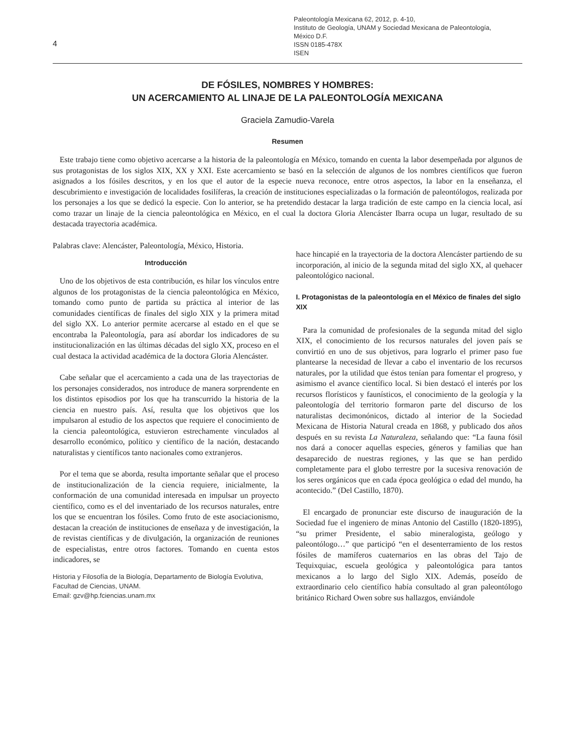4
Paleontología Mexicana 62, 2012, p. 4-10,
Instituto de Geología, UNAM y Sociedad Mexicana de Paleontología,
México D.F.
ISSN 0185-478X
ISEN
DE FÓSILES, NOMBRES Y HOMBRES:
UN ACERCAMIENTO AL LINAJE DE LA PALEONTOLOGÍA MEXICANA
Graciela Zamudio-Varela
Resumen
Este trabajo tiene como objetivo acercarse a la historia de la paleontología en México, tomando en cuenta la labor desempeñada por algunos de sus protagonistas de los siglos XIX, XX y XXI. Este acercamiento se basó en la selección de algunos de los nombres científicos que fueron asignados a los fósiles descritos, y en los que el autor de la especie nueva reconoce, entre otros aspectos, la labor en la enseñanza, el descubrimiento e investigación de localidades fosilíferas, la creación de instituciones especializadas o la formación de paleontólogos, realizada por los personajes a los que se dedicó la especie. Con lo anterior, se ha pretendido destacar la larga tradición de este campo en la ciencia local, así como trazar un linaje de la ciencia paleontológica en México, en el cual la doctora Gloria Alencáster Ibarra ocupa un lugar, resultado de su destacada trayectoria académica.
Palabras clave: Alencáster, Paleontología, México, Historia.
Introducción
Uno de los objetivos de esta contribución, es hilar los vínculos entre algunos de los protagonistas de la ciencia paleontológica en México, tomando como punto de partida su práctica al interior de las comunidades científicas de finales del siglo XIX y la primera mitad del siglo XX. Lo anterior permite acercarse al estado en el que se encontraba la Paleontología, para así abordar los indicadores de su institucionalización en las últimas décadas del siglo XX, proceso en el cual destaca la actividad académica de la doctora Gloria Alencáster.
Cabe señalar que el acercamiento a cada una de las trayectorias de los personajes considerados, nos introduce de manera sorprendente en los distintos episodios por los que ha transcurrido la historia de la ciencia en nuestro país. Así, resulta que los objetivos que los impulsaron al estudio de los aspectos que requiere el conocimiento de la ciencia paleontológica, estuvieron estrechamente vinculados al desarrollo económico, político y científico de la nación, destacando naturalistas y científicos tanto nacionales como extranjeros.
Por el tema que se aborda, resulta importante señalar que el proceso de institucionalización de la ciencia requiere, inicialmente, la conformación de una comunidad interesada en impulsar un proyecto científico, como es el del inventariado de los recursos naturales, entre los que se encuentran los fósiles. Como fruto de este asociacionismo, destacan la creación de instituciones de enseñaza y de investigación, la de revistas científicas y de divulgación, la organización de reuniones de especialistas, entre otros factores. Tomando en cuenta estos indicadores, se
Historia y Filosofía de la Biología, Departamento de Biología Evolutiva, Facultad de Ciencias, UNAM.
Email: gzv@hp.fciencias.unam.mx
hace hincapié en la trayectoria de la doctora Alencáster partiendo de su incorporación, al inicio de la segunda mitad del siglo XX, al quehacer paleontológico nacional.
I. Protagonistas de la paleontología en el México de finales del siglo XIX
Para la comunidad de profesionales de la segunda mitad del siglo XIX, el conocimiento de los recursos naturales del joven país se convirtió en uno de sus objetivos, para lograrlo el primer paso fue plantearse la necesidad de llevar a cabo el inventario de los recursos naturales, por la utilidad que éstos tenían para fomentar el progreso, y asimismo el avance científico local. Si bien destacó el interés por los recursos florísticos y faunísticos, el conocimiento de la geología y la paleontología del territorio formaron parte del discurso de los naturalistas decimonónicos, dictado al interior de la Sociedad Mexicana de Historia Natural creada en 1868, y publicado dos años después en su revista La Naturaleza, señalando que: “La fauna fósil nos dará a conocer aquellas especies, géneros y familias que han desaparecido de nuestras regiones, y las que se han perdido completamente para el globo terrestre por la sucesiva renovación de los seres orgánicos que en cada época geológica o edad del mundo, ha acontecido.” (Del Castillo, 1870).
El encargado de pronunciar este discurso de inauguración de la Sociedad fue el ingeniero de minas Antonio del Castillo (1820-1895), “su primer Presidente, el sabio mineralogista, geólogo y paleontólogo…” que participó “en el desenterramiento de los restos fósiles de mamíferos cuaternarios en las obras del Tajo de Tequixquiac, escuela geológica y paleontológica para tantos mexicanos a lo largo del Siglo XIX. Además, poseído de extraordinario celo científico había consultado al gran paleontólogo británico Richard Owen sobre sus hallazgos, enviándole